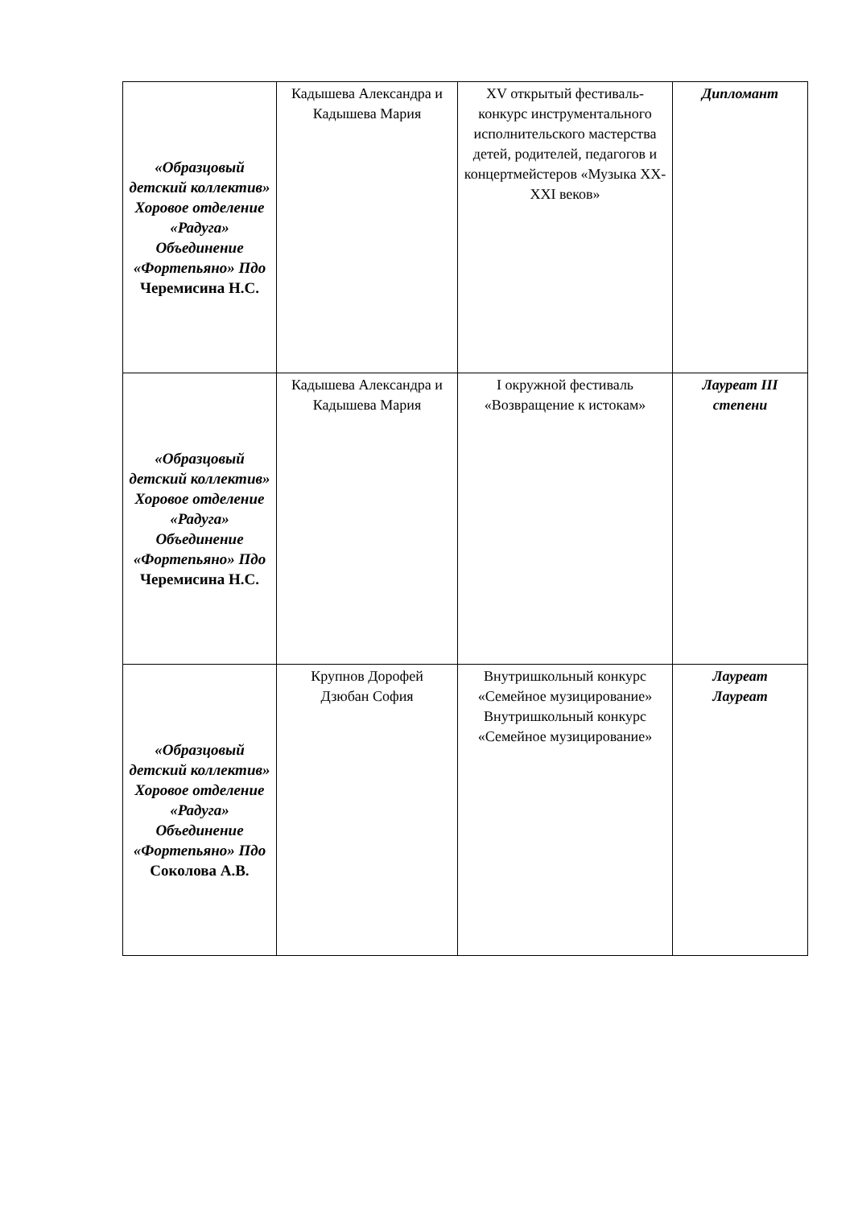| «Образцовый детский коллектив» Хоровое отделение «Радуга» Объединение «Фортепьяно» Пдо Черемисина Н.С. | Кадышева Александра и Кадышева Мария | XV открытый фестиваль-конкурс инструментального исполнительского мастерства детей, родителей, педагогов и концертмейстеров «Музыка XX-XXI веков» | Дипломант |
| «Образцовый детский коллектив» Хоровое отделение «Радуга» Объединение «Фортепьяно» Пдо Черемисина Н.С. | Кадышева Александра и Кадышева Мария | I окружной фестиваль «Возвращение к истокам» | Лауреат III степени |
| «Образцовый детский коллектив» Хоровое отделение «Радуга» Объединение «Фортепьяно» Пдо Соколова А.В. | Крупнов Дорофей Дзюбан София | Внутришкольный конкурс «Семейное музицирование» Внутришкольный конкурс «Семейное музицирование» | Лауреат Лауреат |